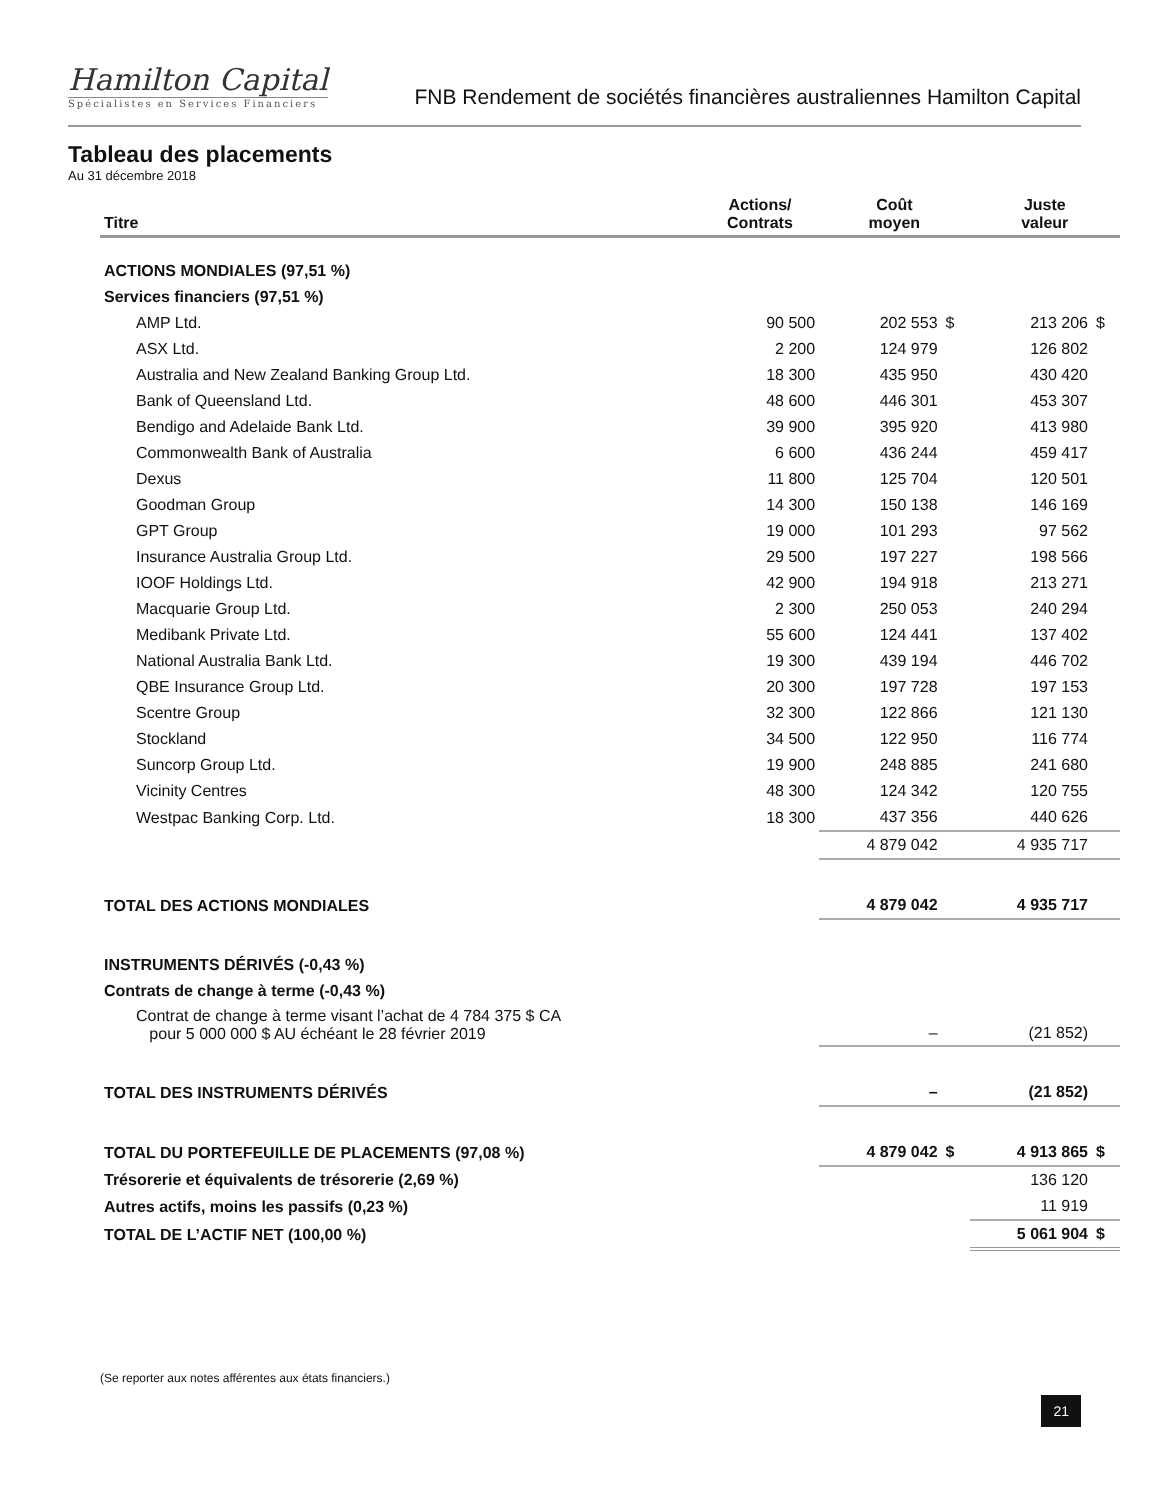Hamilton Capital
Spécialistes en Services Financiers
FNB Rendement de sociétés financières australiennes Hamilton Capital
Tableau des placements
Au 31 décembre 2018
| Titre | Actions/ Contrats | Coût moyen | | Juste valeur | |
| --- | --- | --- | --- | --- | --- |
| ACTIONS MONDIALES (97,51 %) | | | | | |
| Services financiers (97,51 %) | | | | | |
| AMP Ltd. | 90 500 | 202 553 | $ | 213 206 | $ |
| ASX Ltd. | 2 200 | 124 979 | | 126 802 | |
| Australia and New Zealand Banking Group Ltd. | 18 300 | 435 950 | | 430 420 | |
| Bank of Queensland Ltd. | 48 600 | 446 301 | | 453 307 | |
| Bendigo and Adelaide Bank Ltd. | 39 900 | 395 920 | | 413 980 | |
| Commonwealth Bank of Australia | 6 600 | 436 244 | | 459 417 | |
| Dexus | 11 800 | 125 704 | | 120 501 | |
| Goodman Group | 14 300 | 150 138 | | 146 169 | |
| GPT Group | 19 000 | 101 293 | | 97 562 | |
| Insurance Australia Group Ltd. | 29 500 | 197 227 | | 198 566 | |
| IOOF Holdings Ltd. | 42 900 | 194 918 | | 213 271 | |
| Macquarie Group Ltd. | 2 300 | 250 053 | | 240 294 | |
| Medibank Private Ltd. | 55 600 | 124 441 | | 137 402 | |
| National Australia Bank Ltd. | 19 300 | 439 194 | | 446 702 | |
| QBE Insurance Group Ltd. | 20 300 | 197 728 | | 197 153 | |
| Scentre Group | 32 300 | 122 866 | | 121 130 | |
| Stockland | 34 500 | 122 950 | | 116 774 | |
| Suncorp Group Ltd. | 19 900 | 248 885 | | 241 680 | |
| Vicinity Centres | 48 300 | 124 342 | | 120 755 | |
| Westpac Banking Corp. Ltd. | 18 300 | 437 356 | | 440 626 | |
| | | 4 879 042 | | 4 935 717 | |
| TOTAL DES ACTIONS MONDIALES | | 4 879 042 | | 4 935 717 | |
| INSTRUMENTS DÉRIVÉS (-0,43 %) | | | | | |
| Contrats de change à terme (-0,43 %) | | | | | |
| Contrat de change à terme visant l’achat de 4 784 375 $ CA pour 5 000 000 $ AU échéant le 28 février 2019 | | – | | (21 852) | |
| TOTAL DES INSTRUMENTS DÉRIVÉS | | – | | (21 852) | |
| TOTAL DU PORTEFEUILLE DE PLACEMENTS (97,08 %) | | 4 879 042 | $ | 4 913 865 | $ |
| Trésorerie et équivalents de trésorerie (2,69 %) | | | | 136 120 | |
| Autres actifs, moins les passifs (0,23 %) | | | | 11 919 | |
| TOTAL DE L’ACTIF NET (100,00 %) | | | | 5 061 904 | $ |
(Se reporter aux notes afférentes aux états financiers.)
21